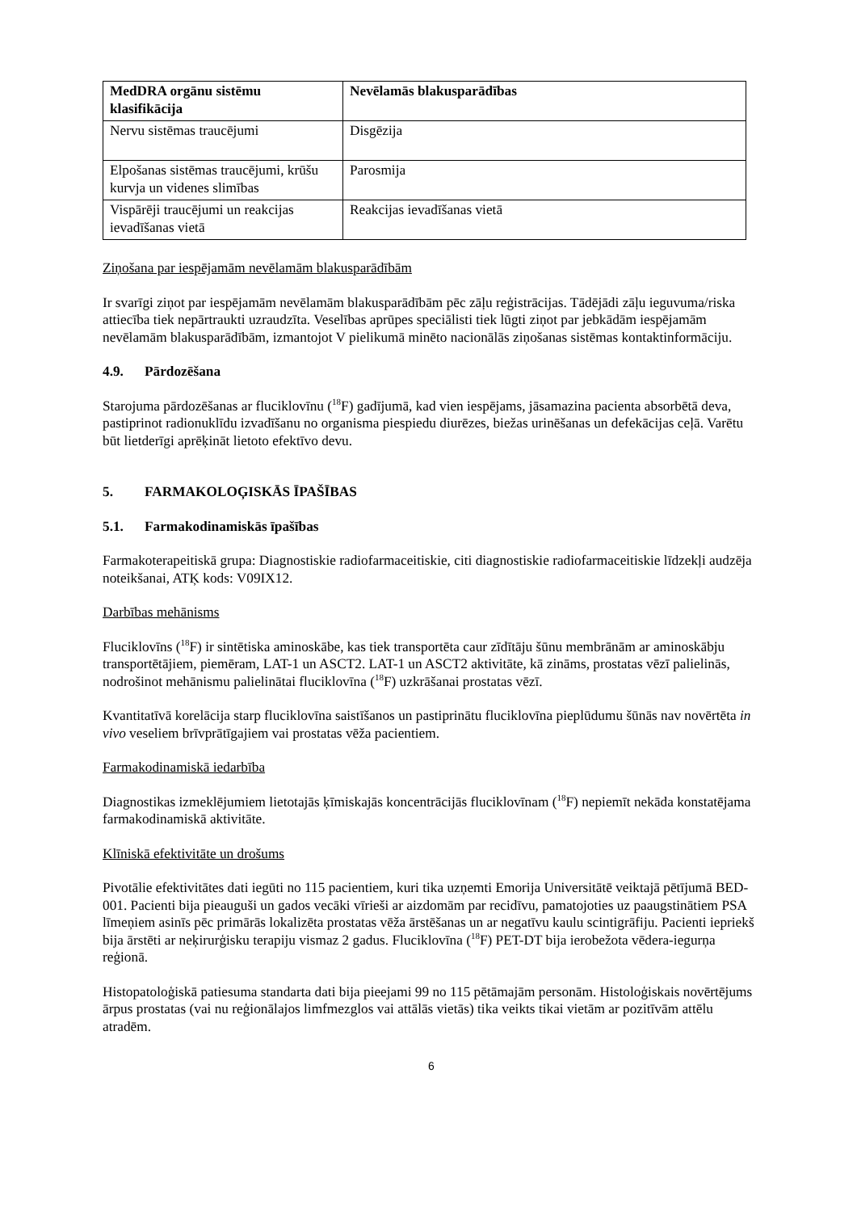| MedDRA orgānu sistēmu klasifikācija | Nevēlamās blakusparādības |
| --- | --- |
| Nervu sistēmas traucējumi | Disgēzija |
| Elpošanas sistēmas traucējumi, krūšu kurvja un videnes slimības | Parosmija |
| Vispārēji traucējumi un reakcijas ievadīšanas vietā | Reakcijas ievadīšanas vietā |
Ziņošana par iespējamām nevēlamām blakusparādībām
Ir svarīgi ziņot par iespējamām nevēlamām blakusparādībām pēc zāļu reģistrācijas. Tādējādi zāļu ieguvuma/riska attiecība tiek nepārtraukti uzraudzīta. Veselības aprūpes speciālisti tiek lūgti ziņot par jebkādām iespējamām nevēlamām blakusparādībām, izmantojot V pielikumā minēto nacionālās ziņošanas sistēmas kontaktinformāciju.
4.9. Pārdozēšana
Starojuma pārdozēšanas ar fluciklovīnu (<sup>18</sup>F) gadījumā, kad vien iespējams, jāsamazina pacienta absorbētā deva, pastiprinot radionuklīdu izvadīšanu no organisma piespiedu diurēzes, biežas urinēšanas un defekācijas ceļā. Varētu būt lietderīgi aprēķināt lietoto efektīvo devu.
5. FARMAKOLOĢISKĀS ĪPAŠĪBAS
5.1. Farmakodinamiskās īpašības
Farmakoterapeitiskā grupa: Diagnostiskie radiofarmaceitiskie, citi diagnostiskie radiofarmaceitiskie līdzekļi audzēja noteikšanai, ATĶ kods: V09IX12.
Darbības mehānisms
Fluciklovīns (<sup>18</sup>F) ir sintētiska aminoskābe, kas tiek transportēta caur zīdītāju šūnu membrānām ar aminoskābju transportētājiem, piemēram, LAT-1 un ASCT2. LAT-1 un ASCT2 aktivitāte, kā zināms, prostatas vēzī palielinās, nodrošinot mehānismu palielinātai fluciklovīna (<sup>18</sup>F) uzkrāšanai prostatas vēzī.
Kvantitatīvā korelācija starp fluciklovīna saistīšanos un pastiprinātu fluciklovīna pieplūdumu šūnās nav novērtēta in vivo veseliem brīvprātīgajiem vai prostatas vēža pacientiem.
Farmakodinamiskā iedarbība
Diagnostikas izmeklējumiem lietotajās ķīmiskajās koncentrācijās fluciklovīnam (<sup>18</sup>F) nepiemīt nekāda konstatējama farmakodinamiskā aktivitāte.
Klīniskā efektivitāte un drošums
Pivotālie efektivitātes dati iegūti no 115 pacientiem, kuri tika uzņemti Emorija Universitātē veiktajā pētījumā BED-001. Pacienti bija pieauguši un gados vecāki vīrieši ar aizdomām par recidīvu, pamatojoties uz paaugstinātiem PSA līmeņiem asinīs pēc primārās lokalizēta prostatas vēža ārstēšanas un ar negatīvu kaulu scintigrāfiju. Pacienti iepriekš bija ārstēti ar neķirurģisku terapiju vismaz 2 gadus. Fluciklovīna (<sup>18</sup>F) PET-DT bija ierobežota vēdera-iegurņa reģionā.
Histopatoloģiskā patiesuma standarta dati bija pieejami 99 no 115 pētāmajām personām. Histoloģiskais novērtējums ārpus prostatas (vai nu reģionālajos limfmezglos vai attālās vietās) tika veikts tikai vietām ar pozitīvām attēlu atradēm.
6